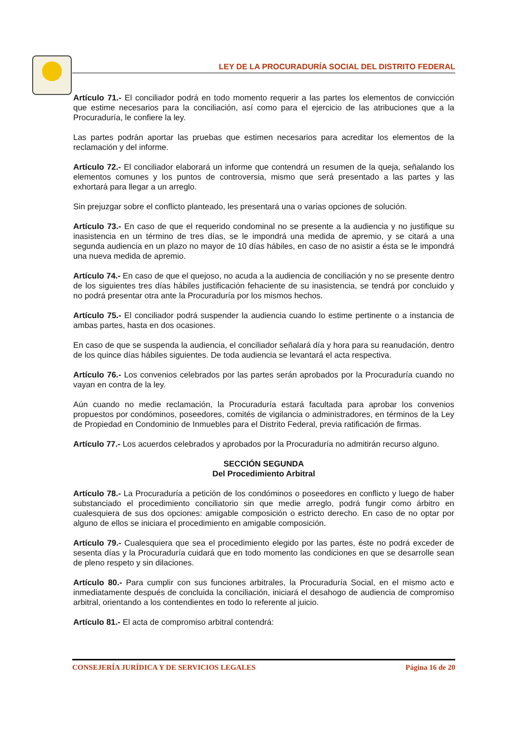LEY DE LA PROCURADURÍA SOCIAL DEL DISTRITO FEDERAL
Artículo 71.- El conciliador podrá en todo momento requerir a las partes los elementos de convicción que estime necesarios para la conciliación, así como para el ejercicio de las atribuciones que a la Procuraduría, le confiere la ley.
Las partes podrán aportar las pruebas que estimen necesarios para acreditar los elementos de la reclamación y del informe.
Artículo 72.- El conciliador elaborará un informe que contendrá un resumen de la queja, señalando los elementos comunes y los puntos de controversia, mismo que será presentado a las partes y las exhortará para llegar a un arreglo.
Sin prejuzgar sobre el conflicto planteado, les presentará una o varias opciones de solución.
Artículo 73.- En caso de que el requerido condominal no se presente a la audiencia y no justifique su inasistencia en un término de tres días, se le impondrá una medida de apremio, y se citará a una segunda audiencia en un plazo no mayor de 10 días hábiles, en caso de no asistir a ésta se le impondrá una nueva medida de apremio.
Artículo 74.- En caso de que el quejoso, no acuda a la audiencia de conciliación y no se presente dentro de los siguientes tres días hábiles justificación fehaciente de su inasistencia, se tendrá por concluido y no podrá presentar otra ante la Procuraduría por los mismos hechos.
Artículo 75.- El conciliador podrá suspender la audiencia cuando lo estime pertinente o a instancia de ambas partes, hasta en dos ocasiones.
En caso de que se suspenda la audiencia, el conciliador señalará día y hora para su reanudación, dentro de los quince días hábiles siguientes. De toda audiencia se levantará el acta respectiva.
Artículo 76.- Los convenios celebrados por las partes serán aprobados por la Procuraduría cuando no vayan en contra de la ley.
Aún cuando no medie reclamación, la Procuraduría estará facultada para aprobar los convenios propuestos por condóminos, poseedores, comités de vigilancia o administradores, en términos de la Ley de Propiedad en Condominio de Inmuebles para el Distrito Federal, previa ratificación de firmas.
Artículo 77.- Los acuerdos celebrados y aprobados por la Procuraduría no admitirán recurso alguno.
SECCIÓN SEGUNDA
Del Procedimiento Arbitral
Artículo 78.- La Procuraduría a petición de los condóminos o poseedores en conflicto y luego de haber substanciado el procedimiento conciliatorio sin que medie arreglo, podrá fungir como árbitro en cualesquiera de sus dos opciones: amigable composición o estricto derecho. En caso de no optar por alguno de ellos se iniciara el procedimiento en amigable composición.
Artículo 79.- Cualesquiera que sea el procedimiento elegido por las partes, éste no podrá exceder de sesenta días y la Procuraduría cuidará que en todo momento las condiciones en que se desarrolle sean de pleno respeto y sin dilaciones.
Artículo 80.- Para cumplir con sus funciones arbitrales, la Procuraduría Social, en el mismo acto e inmediatamente después de concluida la conciliación, iniciará el desahogo de audiencia de compromiso arbitral, orientando a los contendientes en todo lo referente al juicio.
Artículo 81.- El acta de compromiso arbitral contendrá:
CONSEJERÍA JURÍDICA Y DE SERVICIOS LEGALES Página 16 de 20